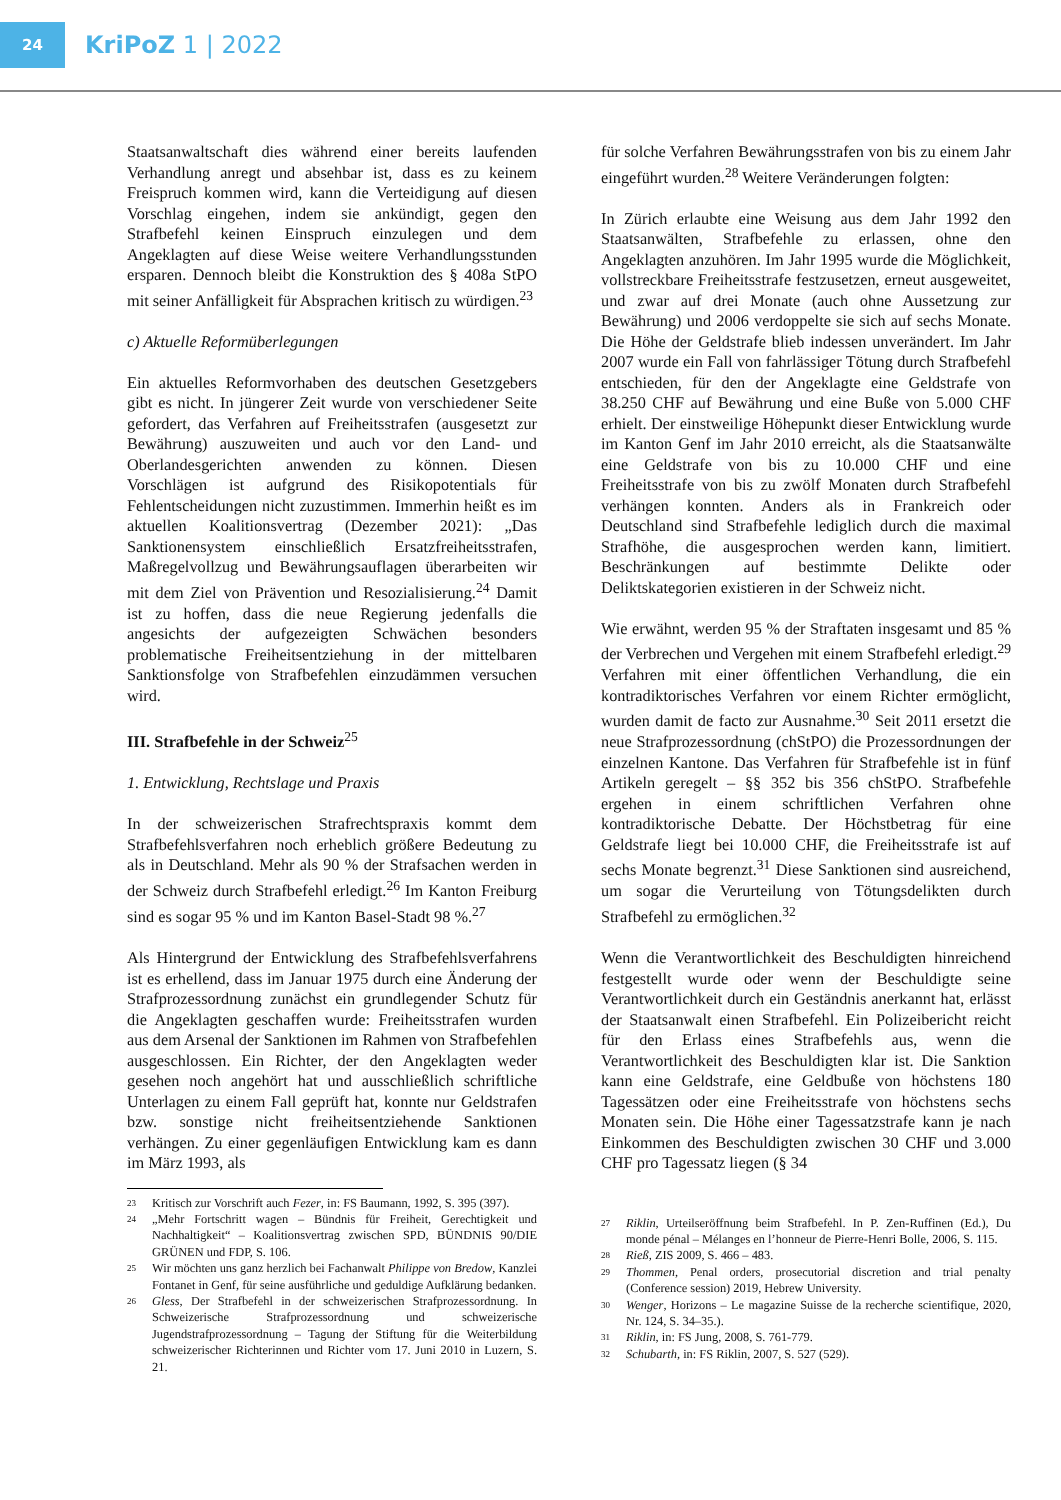24
KriPoZ 1 | 2022
Staatsanwaltschaft dies während einer bereits laufenden Verhandlung anregt und absehbar ist, dass es zu keinem Freispruch kommen wird, kann die Verteidigung auf diesen Vorschlag eingehen, indem sie ankündigt, gegen den Strafbefehl keinen Einspruch einzulegen und dem Angeklagten auf diese Weise weitere Verhandlungsstunden ersparen. Dennoch bleibt die Konstruktion des § 408a StPO mit seiner Anfälligkeit für Absprachen kritisch zu würdigen.<sup>23</sup>
c) Aktuelle Reformüberlegungen
Ein aktuelles Reformvorhaben des deutschen Gesetzgebers gibt es nicht. In jüngerer Zeit wurde von verschiedener Seite gefordert, das Verfahren auf Freiheitsstrafen (ausgesetzt zur Bewährung) auszuweiten und auch vor den Land- und Oberlandesgerichten anwenden zu können. Diesen Vorschlägen ist aufgrund des Risikopotentials für Fehlentscheidungen nicht zuzustimmen. Immerhin heißt es im aktuellen Koalitionsvertrag (Dezember 2021): „Das Sanktionensystem einschließlich Ersatzfreiheitsstrafen, Maßregelvollzug und Bewährungsauflagen überarbeiten wir mit dem Ziel von Prävention und Resozialisierung.<sup>24</sup> Damit ist zu hoffen, dass die neue Regierung jedenfalls die angesichts der aufgezeigten Schwächen besonders problematische Freiheitsentziehung in der mittelbaren Sanktionsfolge von Strafbefehlen einzudämmen versuchen wird.
III. Strafbefehle in der Schweiz<sup>25</sup>
1. Entwicklung, Rechtslage und Praxis
In der schweizerischen Strafrechtspraxis kommt dem Strafbefehlsverfahren noch erheblich größere Bedeutung zu als in Deutschland. Mehr als 90 % der Strafsachen werden in der Schweiz durch Strafbefehl erledigt.<sup>26</sup> Im Kanton Freiburg sind es sogar 95 % und im Kanton Basel-Stadt 98 %.<sup>27</sup>
Als Hintergrund der Entwicklung des Strafbefehlsverfahrens ist es erhellend, dass im Januar 1975 durch eine Änderung der Strafprozessordnung zunächst ein grundlegender Schutz für die Angeklagten geschaffen wurde: Freiheitsstrafen wurden aus dem Arsenal der Sanktionen im Rahmen von Strafbefehlen ausgeschlossen. Ein Richter, der den Angeklagten weder gesehen noch angehört hat und ausschließlich schriftliche Unterlagen zu einem Fall geprüft hat, konnte nur Geldstrafen bzw. sonstige nicht freiheitsentziehende Sanktionen verhängen. Zu einer gegenläufigen Entwicklung kam es dann im März 1993, als
23 Kritisch zur Vorschrift auch Fezer, in: FS Baumann, 1992, S. 395 (397).
24 „Mehr Fortschritt wagen – Bündnis für Freiheit, Gerechtigkeit und Nachhaltigkeit“ – Koalitionsvertrag zwischen SPD, BÜNDNIS 90/DIE GRÜNEN und FDP, S. 106.
25 Wir möchten uns ganz herzlich bei Fachanwalt Philippe von Bredow, Kanzlei Fontanet in Genf, für seine ausführliche und geduldige Aufklärung bedanken.
26 Gless, Der Strafbefehl in der schweizerischen Strafprozessordnung. In Schweizerische Strafprozessordnung und schweizerische Jugendstrafprozessordnung – Tagung der Stiftung für die Weiterbildung schweizerischer Richterinnen und Richter vom 17. Juni 2010 in Luzern, S. 21.
für solche Verfahren Bewährungsstrafen von bis zu einem Jahr eingeführt wurden.<sup>28</sup> Weitere Veränderungen folgten:
In Zürich erlaubte eine Weisung aus dem Jahr 1992 den Staatsanwälten, Strafbefehle zu erlassen, ohne den Angeklagten anzuhören. Im Jahr 1995 wurde die Möglichkeit, vollstreckbare Freiheitsstrafe festzusetzen, erneut ausgeweitet, und zwar auf drei Monate (auch ohne Aussetzung zur Bewährung) und 2006 verdoppelte sie sich auf sechs Monate. Die Höhe der Geldstrafe blieb indessen unverändert. Im Jahr 2007 wurde ein Fall von fahrlässiger Tötung durch Strafbefehl entschieden, für den der Angeklagte eine Geldstrafe von 38.250 CHF auf Bewährung und eine Buße von 5.000 CHF erhielt. Der einstweilige Höhepunkt dieser Entwicklung wurde im Kanton Genf im Jahr 2010 erreicht, als die Staatsanwälte eine Geldstrafe von bis zu 10.000 CHF und eine Freiheitsstrafe von bis zu zwölf Monaten durch Strafbefehl verhängen konnten. Anders als in Frankreich oder Deutschland sind Strafbefehle lediglich durch die maximal Strafhöhe, die ausgesprochen werden kann, limitiert. Beschränkungen auf bestimmte Delikte oder Deliktskategorien existieren in der Schweiz nicht.
Wie erwähnt, werden 95 % der Straftaten insgesamt und 85 % der Verbrechen und Vergehen mit einem Strafbefehl erledigt.<sup>29</sup> Verfahren mit einer öffentlichen Verhandlung, die ein kontradiktorisches Verfahren vor einem Richter ermöglicht, wurden damit de facto zur Ausnahme.<sup>30</sup> Seit 2011 ersetzt die neue Strafprozessordnung (chStPO) die Prozessordnungen der einzelnen Kantone. Das Verfahren für Strafbefehle ist in fünf Artikeln geregelt – §§ 352 bis 356 chStPO. Strafbefehle ergehen in einem schriftlichen Verfahren ohne kontradiktorische Debatte. Der Höchstbetrag für eine Geldstrafe liegt bei 10.000 CHF, die Freiheitsstrafe ist auf sechs Monate begrenzt.<sup>31</sup> Diese Sanktionen sind ausreichend, um sogar die Verurteilung von Tötungsdelikten durch Strafbefehl zu ermöglichen.<sup>32</sup>
Wenn die Verantwortlichkeit des Beschuldigten hinreichend festgestellt wurde oder wenn der Beschuldigte seine Verantwortlichkeit durch ein Geständnis anerkannt hat, erlässt der Staatsanwalt einen Strafbefehl. Ein Polizeibericht reicht für den Erlass eines Strafbefehls aus, wenn die Verantwortlichkeit des Beschuldigten klar ist. Die Sanktion kann eine Geldstrafe, eine Geldbuße von höchstens 180 Tagessätzen oder eine Freiheitsstrafe von höchstens sechs Monaten sein. Die Höhe einer Tagessatzstrafe kann je nach Einkommen des Beschuldigten zwischen 30 CHF und 3.000 CHF pro Tagessatz liegen (§ 34
27 Riklin, Urteilseröffnung beim Strafbefehl. In P. Zen-Ruffinen (Ed.), Du monde pénal – Mélanges en l’honneur de Pierre-Henri Bolle, 2006, S. 115.
28 Rieß, ZIS 2009, S. 466 – 483.
29 Thommen, Penal orders, prosecutorial discretion and trial penalty (Conference session) 2019, Hebrew University.
30 Wenger, Horizons – Le magazine Suisse de la recherche scientifique, 2020, Nr. 124, S. 34–35.).
31 Riklin, in: FS Jung, 2008, S. 761-779.
32 Schubarth, in: FS Riklin, 2007, S. 527 (529).